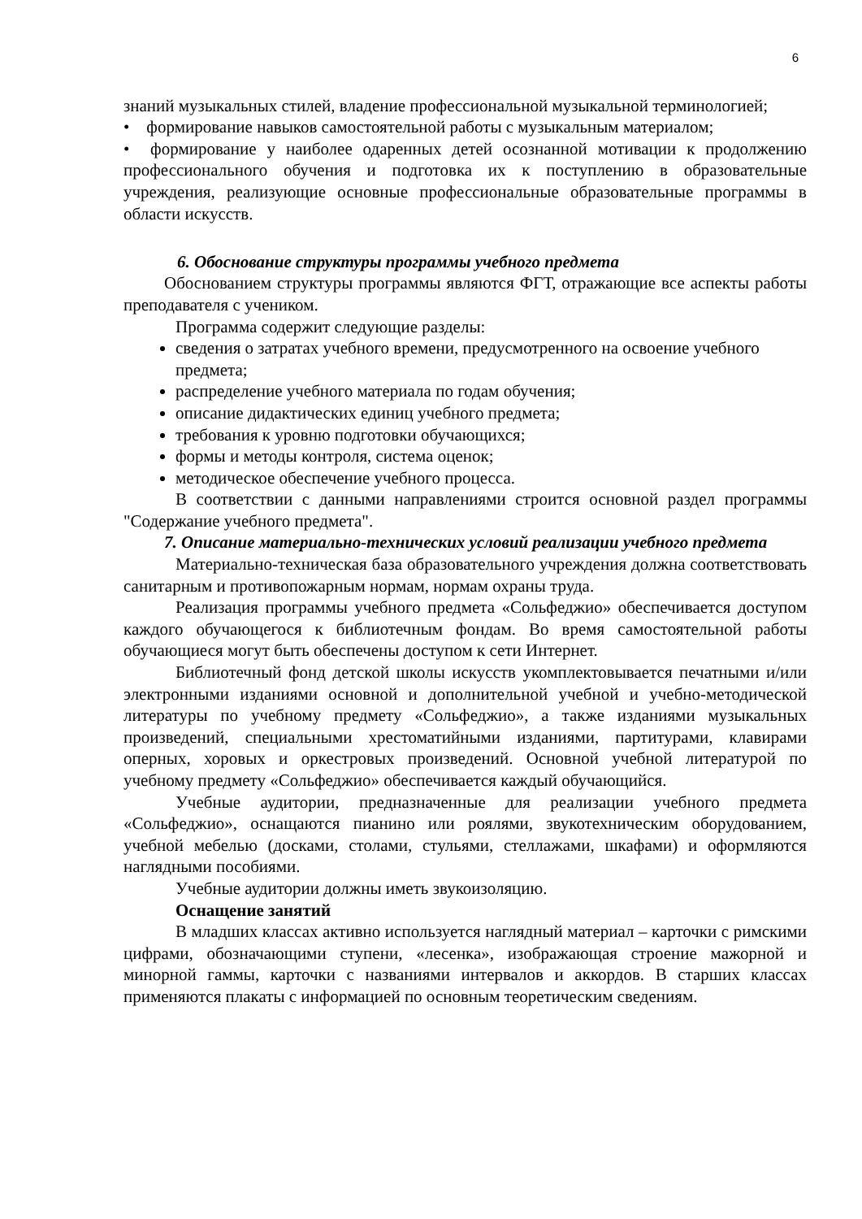6
знаний музыкальных стилей, владение профессиональной музыкальной терминологией;
• формирование навыков самостоятельной работы с музыкальным материалом;
• формирование у наиболее одаренных детей осознанной мотивации к продолжению профессионального обучения и подготовка их к поступлению в образовательные учреждения, реализующие основные профессиональные образовательные программы в области искусств.
6. Обоснование структуры программы учебного предмета
Обоснованием структуры программы являются ФГТ, отражающие все аспекты работы преподавателя с учеником.
Программа содержит следующие разделы:
сведения о затратах учебного времени, предусмотренного на освоение учебного предмета;
распределение учебного материала по годам обучения;
описание дидактических единиц учебного предмета;
требования к уровню подготовки обучающихся;
формы и методы контроля, система оценок;
методическое обеспечение учебного процесса.
В соответствии с данными направлениями строится основной раздел программы "Содержание учебного предмета".
7. Описание материально-технических условий реализации учебного предмета
Материально-техническая база образовательного учреждения должна соответствовать санитарным и противопожарным нормам, нормам охраны труда.
Реализация программы учебного предмета «Сольфеджио» обеспечивается доступом каждого обучающегося к библиотечным фондам. Во время самостоятельной работы обучающиеся могут быть обеспечены доступом к сети Интернет.
Библиотечный фонд детской школы искусств укомплектовывается печатными и/или электронными изданиями основной и дополнительной учебной и учебно-методической литературы по учебному предмету «Сольфеджио», а также изданиями музыкальных произведений, специальными хрестоматийными изданиями, партитурами, клавирами оперных, хоровых и оркестровых произведений. Основной учебной литературой по учебному предмету «Сольфеджио» обеспечивается каждый обучающийся.
Учебные аудитории, предназначенные для реализации учебного предмета «Сольфеджио», оснащаются пианино или роялями, звукотехническим оборудованием, учебной мебелью (досками, столами, стульями, стеллажами, шкафами) и оформляются наглядными пособиями.
Учебные аудитории должны иметь звукоизоляцию.
Оснащение занятий
В младших классах активно используется наглядный материал – карточки с римскими цифрами, обозначающими ступени, «лесенка», изображающая строение мажорной и минорной гаммы, карточки с названиями интервалов и аккордов. В старших классах применяются плакаты с информацией по основным теоретическим сведениям.